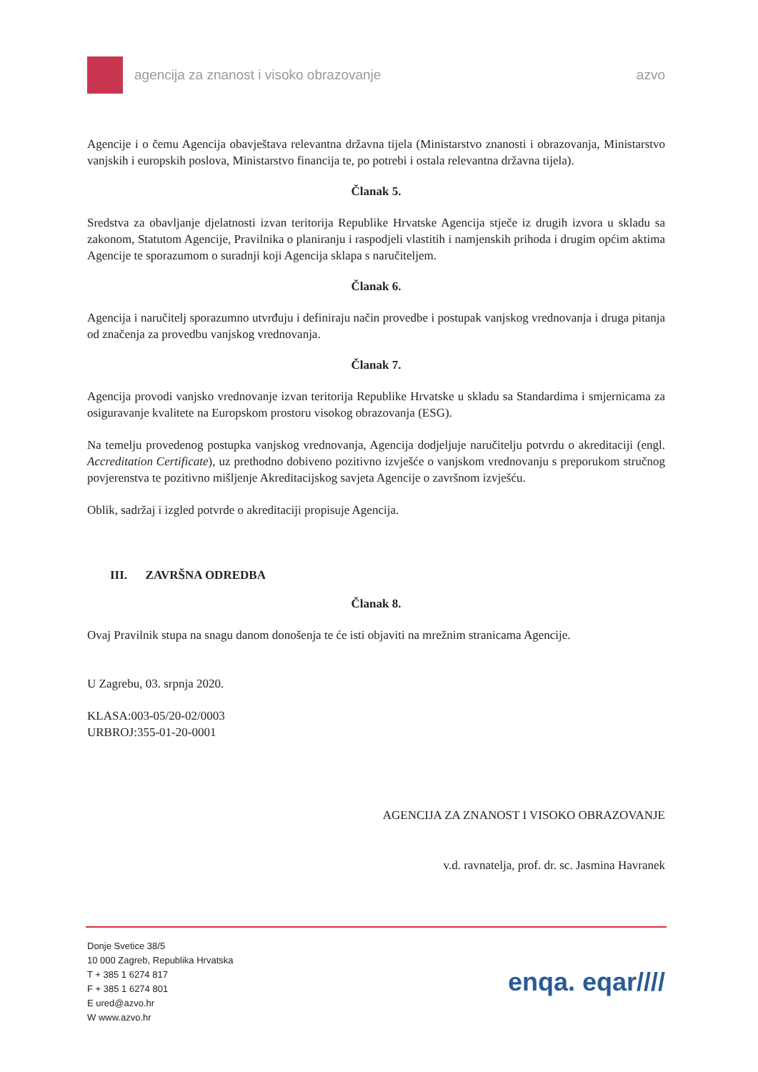agencija za znanost i visoko obrazovanje azvo
Agencije i o čemu Agencija obavještava relevantna državna tijela (Ministarstvo znanosti i obrazovanja, Ministarstvo vanjskih i europskih poslova, Ministarstvo financija te, po potrebi i ostala relevantna državna tijela).
Članak 5.
Sredstva za obavljanje djelatnosti izvan teritorija Republike Hrvatske Agencija stječe iz drugih izvora u skladu sa zakonom, Statutom Agencije, Pravilnika o planiranju i raspodjeli vlastitih i namjenskih prihoda i drugim općim aktima Agencije te sporazumom o suradnji koji Agencija sklapa s naručiteljem.
Članak 6.
Agencija i naručitelj sporazumno utvrđuju i definiraju način provedbe i postupak vanjskog vrednovanja i druga pitanja od značenja za provedbu vanjskog vrednovanja.
Članak 7.
Agencija provodi vanjsko vrednovanje izvan teritorija Republike Hrvatske u skladu sa Standardima i smjernicama za osiguravanje kvalitete na Europskom prostoru visokog obrazovanja (ESG).
Na temelju provedenog postupka vanjskog vrednovanja, Agencija dodjeljuje naručitelju potvrdu o akreditaciji (engl. Accreditation Certificate), uz prethodno dobiveno pozitivno izvješće o vanjskom vrednovanju s preporukom stručnog povjerenstva te pozitivno mišljenje Akreditacijskog savjeta Agencije o završnom izvješću.
Oblik, sadržaj i izgled potvrde o akreditaciji propisuje Agencija.
III. ZAVRŠNA ODREDBA
Članak 8.
Ovaj Pravilnik stupa na snagu danom donošenja te će isti objaviti na mrežnim stranicama Agencije.
U Zagrebu, 03. srpnja 2020.
KLASA:003-05/20-02/0003
URBROJ:355-01-20-0001
AGENCIJA ZA ZNANOST I VISOKO OBRAZOVANJE
v.d. ravnatelja, prof. dr. sc. Jasmina Havranek
Donje Svetice 38/5
10 000 Zagreb, Republika Hrvatska
T + 385 1 6274 817
F + 385 1 6274 801
E ured@azvo.hr
W www.azvo.hr
enqa. eqar////